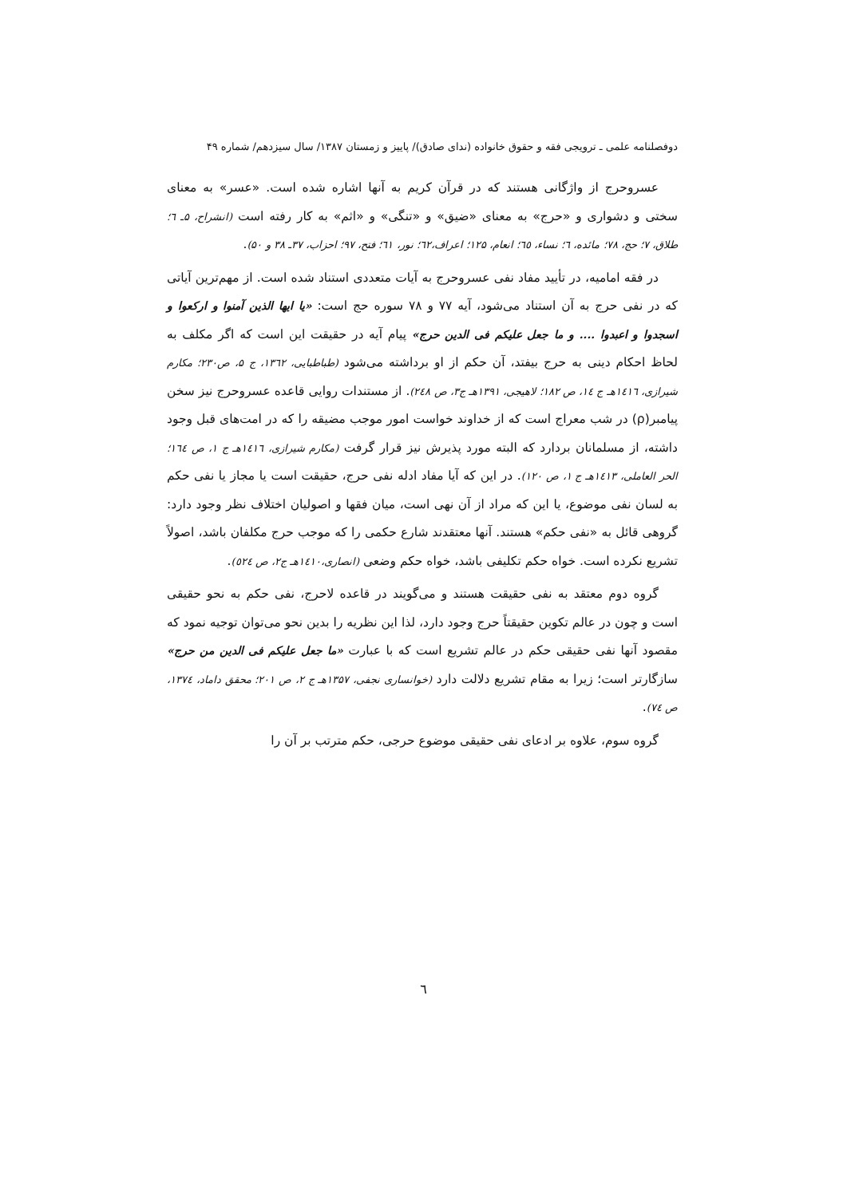دوفصلنامه علمی ـ ترویجی فقه و حقوق خانواده (ندای صادق)/ پاییز و زمستان ۱۳۸۷/ سال سیزدهم/ شماره ۴۹
عسروحرج از واژگانی هستند که در قرآن کریم به آنها اشاره شده است. «عسر» به معنای سختی و دشواری و «حرج» به معنای «ضیق» و «تنگی» و «اثم» به کار رفته است (انشراح، ۵ـ ٦؛ طلاق، ۷؛ حج، ۷۸؛ مائده، ٦؛ نساء، ٦٥؛ انعام، ۱۲۵؛ اعراف،٦۲؛ نور، ٦۱؛ فتح، ۹۷؛ احزاب، ۳۷ـ ۳۸ و ۵۰).
در فقه امامیه، در تأیید مفاد نفی عسروحرج به آیات متعددی استناد شده است. از مهم‌ترین آیاتی که در نفی حرج به آن استناد می‌شود، آیه ۷۷ و ۷۸ سوره حج است: «یا ایها الذین آمنوا و ارکعوا و اسجدوا و اعبدوا .... و ما جعل علیکم فی الدین حرج» پیام آیه در حقیقت این است که اگر مکلف به لحاظ احکام دینی به حرج بیفتد، آن حکم از او برداشته می‌شود (طباطبایی، ۱۳٦۲، ج ۵، ص۲۳۰؛ مکارم شیرازی، ۱٤۱٦هـ ج ١٤، ص ۱۸۲؛ لاهیجی، ۱۳۹۱هـ ج۳، ص ۲٤۸). از مستندات روایی قاعده عسروحرج نیز سخن پیامبر(ρ) در شب معراج است که از خداوند خواست امور موجب مضیقه را که در امت‌های قبل وجود داشته، از مسلمانان بردارد که البته مورد پذیرش نیز قرار گرفت (مکارم شیرازی، ۱٤۱٦هـ ج ۱، ص ١٦٤؛ الحر العاملی، ۱٤۱۳هـ ج ۱، ص ۱۲۰). در این که آیا مفاد ادله نفی حرج، حقیقت است یا مجاز یا نفی حکم به لسان نفی موضوع، یا این که مراد از آن نهی است، میان فقها و اصولیان اختلاف نظر وجود دارد: گروهی قائل به «نفی حکم» هستند. آنها معتقدند شارع حکمی را که موجب حرج مکلفان باشد، اصولاً تشریع نکرده است. خواه حکم تکلیفی باشد، خواه حکم وضعی (انصاری،۱٤۱۰هـ ج۲، ص ٥۲٤).
گروه دوم معتقد به نفی حقیقت هستند و می‌گویند در قاعده لاحرج، نفی حکم به نحو حقیقی است و چون در عالم تکوین حقیقتاً حرج وجود دارد، لذا این نظریه را بدین نحو می‌توان توجیه نمود که مقصود آنها نفی حقیقی حکم در عالم تشریع است که با عبارت «ما جعل علیکم فی الدین من حرج» سازگارتر است؛ زیرا به مقام تشریع دلالت دارد (خوانساری نجفی، ۱۳۵۷هـ ج ۲، ص ۲۰۱؛ محقق داماد، ۱۳۷٤، ص ۷٤).
گروه سوم، علاوه بر ادعای نفی حقیقی موضوع حرجی، حکم مترتب بر آن را
٦